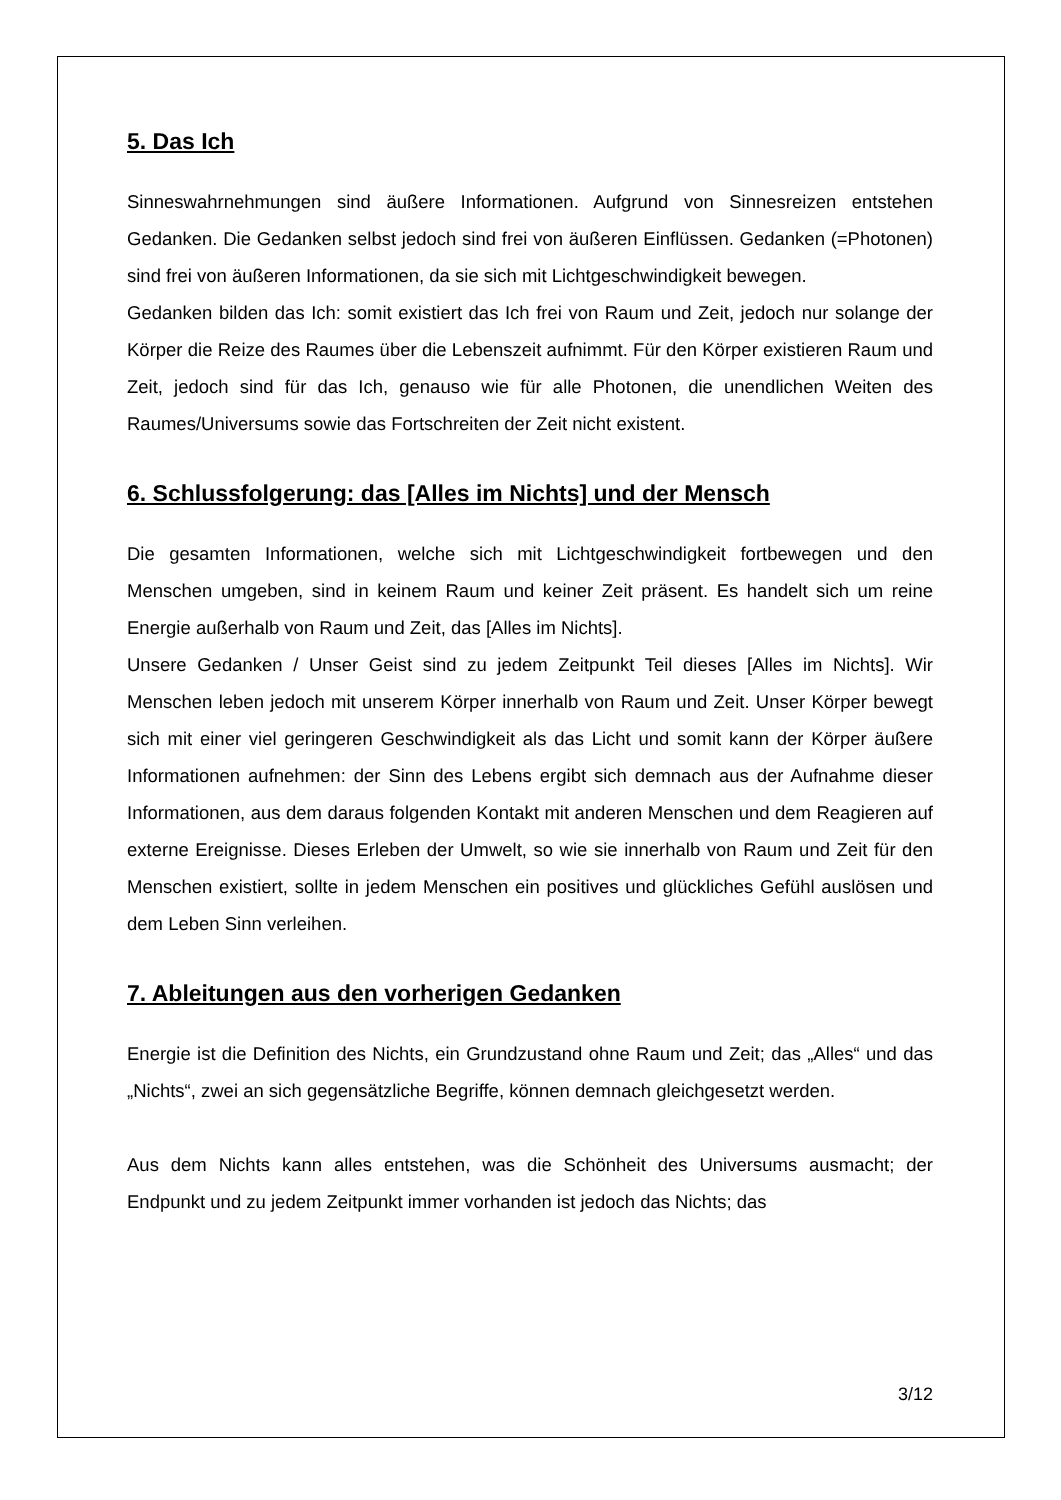5. Das Ich
Sinneswahrnehmungen sind äußere Informationen. Aufgrund von Sinnesreizen entstehen Gedanken. Die Gedanken selbst jedoch sind frei von äußeren Einflüssen. Gedanken (=Photonen) sind frei von äußeren Informationen, da sie sich mit Lichtgeschwindigkeit bewegen.
Gedanken bilden das Ich: somit existiert das Ich frei von Raum und Zeit, jedoch nur solange der Körper die Reize des Raumes über die Lebenszeit aufnimmt. Für den Körper existieren Raum und Zeit, jedoch sind für das Ich, genauso wie für alle Photonen, die unendlichen Weiten des Raumes/Universums sowie das Fortschreiten der Zeit nicht existent.
6. Schlussfolgerung: das [Alles im Nichts] und der Mensch
Die gesamten Informationen, welche sich mit Lichtgeschwindigkeit fortbewegen und den Menschen umgeben, sind in keinem Raum und keiner Zeit präsent. Es handelt sich um reine Energie außerhalb von Raum und Zeit, das [Alles im Nichts].
Unsere Gedanken / Unser Geist sind zu jedem Zeitpunkt Teil dieses [Alles im Nichts]. Wir Menschen leben jedoch mit unserem Körper innerhalb von Raum und Zeit. Unser Körper bewegt sich mit einer viel geringeren Geschwindigkeit als das Licht und somit kann der Körper äußere Informationen aufnehmen: der Sinn des Lebens ergibt sich demnach aus der Aufnahme dieser Informationen, aus dem daraus folgenden Kontakt mit anderen Menschen und dem Reagieren auf externe Ereignisse. Dieses Erleben der Umwelt, so wie sie innerhalb von Raum und Zeit für den Menschen existiert, sollte in jedem Menschen ein positives und glückliches Gefühl auslösen und dem Leben Sinn verleihen.
7. Ableitungen aus den vorherigen Gedanken
Energie ist die Definition des Nichts, ein Grundzustand ohne Raum und Zeit; das „Alles“ und das „Nichts“, zwei an sich gegensätzliche Begriffe, können demnach gleichgesetzt werden.
Aus dem Nichts kann alles entstehen, was die Schönheit des Universums ausmacht; der Endpunkt und zu jedem Zeitpunkt immer vorhanden ist jedoch das Nichts; das
3/12